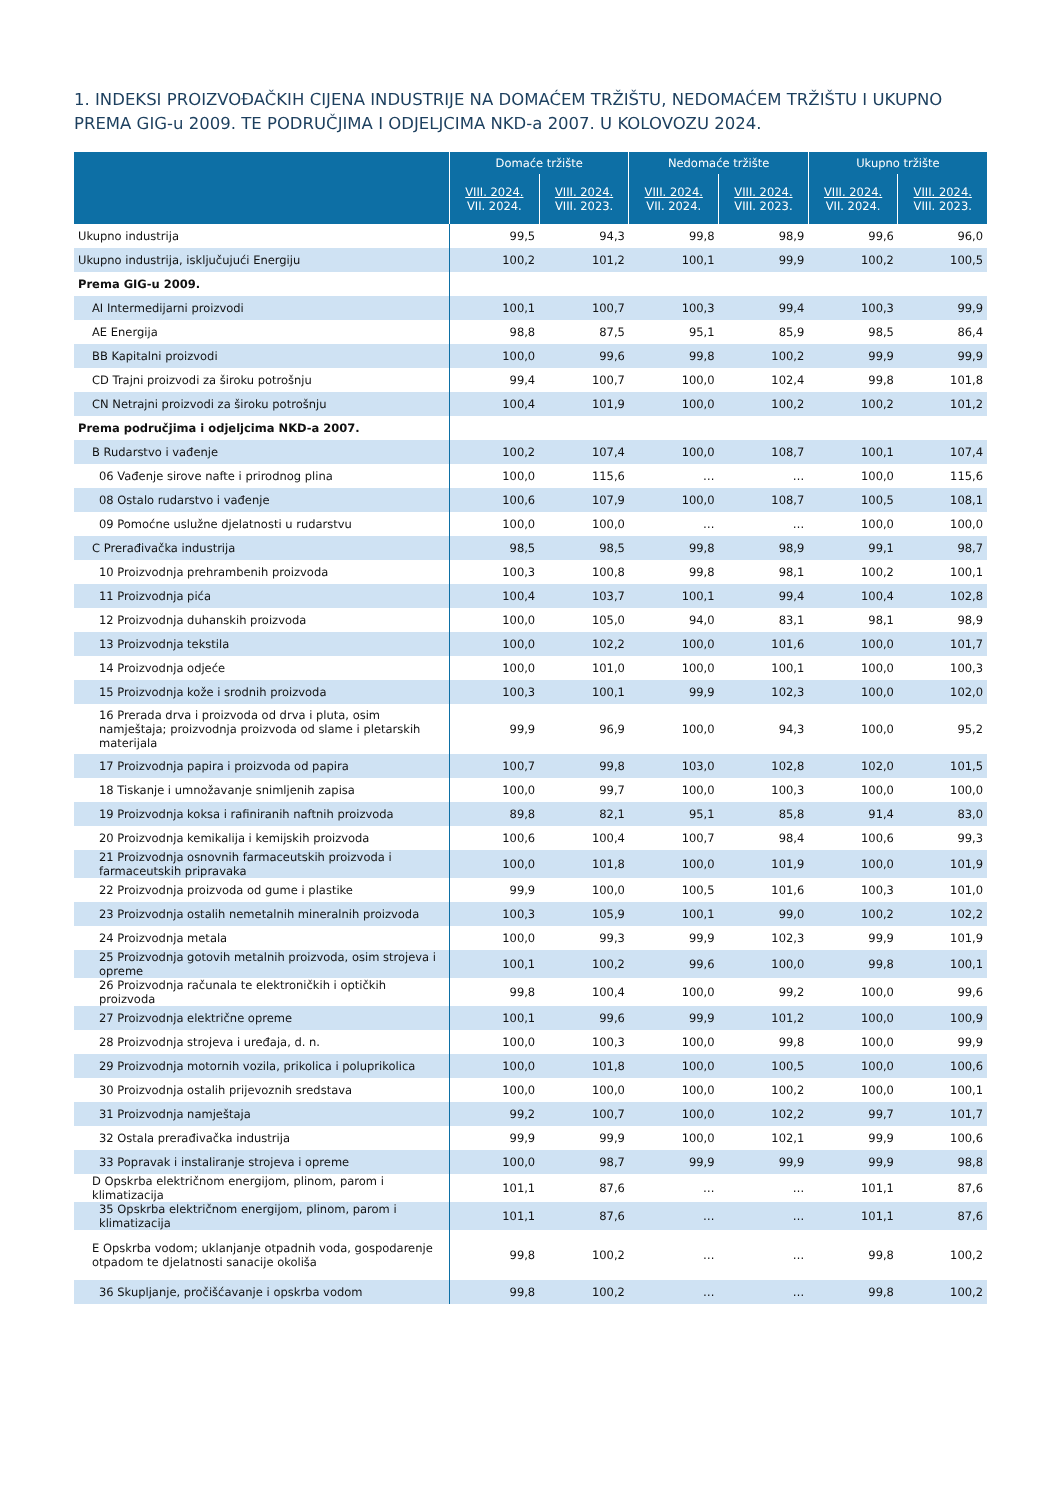1. INDEKSI PROIZVOĐAČKIH CIJENA INDUSTRIJE NA DOMAĆEM TRŽIŠTU, NEDOMAĆEM TRŽIŠTU I UKUPNO PREMA GIG-u 2009. TE PODRUČJIMA I ODJELJCIMA NKD-a 2007. U KOLOVOZU 2024.
| | Domaće tržište | | Nedomaće tržište | | Ukupno tržište | |
| --- | --- | --- | --- | --- | --- | --- |
| | VIII. 2024. VII. 2024. | VIII. 2024. VIII. 2023. | VIII. 2024. VII. 2024. | VIII. 2024. VIII. 2023. | VIII. 2024. VII. 2024. | VIII. 2024. VIII. 2023. |
| Ukupno industrija | 99,5 | 94,3 | 99,8 | 98,9 | 99,6 | 96,0 |
| Ukupno industrija, isključujući Energiju | 100,2 | 101,2 | 100,1 | 99,9 | 100,2 | 100,5 |
| Prema GIG-u 2009. | | | | | | |
| AI Intermedijarni proizvodi | 100,1 | 100,7 | 100,3 | 99,4 | 100,3 | 99,9 |
| AE Energija | 98,8 | 87,5 | 95,1 | 85,9 | 98,5 | 86,4 |
| BB Kapitalni proizvodi | 100,0 | 99,6 | 99,8 | 100,2 | 99,9 | 99,9 |
| CD Trajni proizvodi za široku potrošnju | 99,4 | 100,7 | 100,0 | 102,4 | 99,8 | 101,8 |
| CN Netrajni proizvodi za široku potrošnju | 100,4 | 101,9 | 100,0 | 100,2 | 100,2 | 101,2 |
| Prema područjima i odjeljcima NKD-a 2007. | | | | | | |
| B Rudarstvo i vađenje | 100,2 | 107,4 | 100,0 | 108,7 | 100,1 | 107,4 |
| 06 Vađenje sirove nafte i prirodnog plina | 100,0 | 115,6 | … | … | 100,0 | 115,6 |
| 08 Ostalo rudarstvo i vađenje | 100,6 | 107,9 | 100,0 | 108,7 | 100,5 | 108,1 |
| 09 Pomoćne uslužne djelatnosti u rudarstvu | 100,0 | 100,0 | … | … | 100,0 | 100,0 |
| C Prerađivačka industrija | 98,5 | 98,5 | 99,8 | 98,9 | 99,1 | 98,7 |
| 10 Proizvodnja prehrambenih proizvoda | 100,3 | 100,8 | 99,8 | 98,1 | 100,2 | 100,1 |
| 11 Proizvodnja pića | 100,4 | 103,7 | 100,1 | 99,4 | 100,4 | 102,8 |
| 12 Proizvodnja duhanskih proizvoda | 100,0 | 105,0 | 94,0 | 83,1 | 98,1 | 98,9 |
| 13 Proizvodnja tekstila | 100,0 | 102,2 | 100,0 | 101,6 | 100,0 | 101,7 |
| 14 Proizvodnja odjeće | 100,0 | 101,0 | 100,0 | 100,1 | 100,0 | 100,3 |
| 15 Proizvodnja kože i srodnih proizvoda | 100,3 | 100,1 | 99,9 | 102,3 | 100,0 | 102,0 |
| 16 Prerada drva i proizvoda od drva i pluta, osim namještaja; proizvodnja proizvoda od slame i pletarskih materijala | 99,9 | 96,9 | 100,0 | 94,3 | 100,0 | 95,2 |
| 17 Proizvodnja papira i proizvoda od papira | 100,7 | 99,8 | 103,0 | 102,8 | 102,0 | 101,5 |
| 18 Tiskanje i umnožavanje snimljenih zapisa | 100,0 | 99,7 | 100,0 | 100,3 | 100,0 | 100,0 |
| 19 Proizvodnja koksa i rafiniranih naftnih proizvoda | 89,8 | 82,1 | 95,1 | 85,8 | 91,4 | 83,0 |
| 20 Proizvodnja kemikalija i kemijskih proizvoda | 100,6 | 100,4 | 100,7 | 98,4 | 100,6 | 99,3 |
| 21 Proizvodnja osnovnih farmaceutskih proizvoda i farmaceutskih pripravaka | 100,0 | 101,8 | 100,0 | 101,9 | 100,0 | 101,9 |
| 22 Proizvodnja proizvoda od gume i plastike | 99,9 | 100,0 | 100,5 | 101,6 | 100,3 | 101,0 |
| 23 Proizvodnja ostalih nemetalnih mineralnih proizvoda | 100,3 | 105,9 | 100,1 | 99,0 | 100,2 | 102,2 |
| 24 Proizvodnja metala | 100,0 | 99,3 | 99,9 | 102,3 | 99,9 | 101,9 |
| 25 Proizvodnja gotovih metalnih proizvoda, osim strojeva i opreme | 100,1 | 100,2 | 99,6 | 100,0 | 99,8 | 100,1 |
| 26 Proizvodnja računala te elektroničkih i optičkih proizvoda | 99,8 | 100,4 | 100,0 | 99,2 | 100,0 | 99,6 |
| 27 Proizvodnja električne opreme | 100,1 | 99,6 | 99,9 | 101,2 | 100,0 | 100,9 |
| 28 Proizvodnja strojeva i uređaja, d. n. | 100,0 | 100,3 | 100,0 | 99,8 | 100,0 | 99,9 |
| 29 Proizvodnja motornih vozila, prikolica i poluprikolica | 100,0 | 101,8 | 100,0 | 100,5 | 100,0 | 100,6 |
| 30 Proizvodnja ostalih prijevoznih sredstava | 100,0 | 100,0 | 100,0 | 100,2 | 100,0 | 100,1 |
| 31 Proizvodnja namještaja | 99,2 | 100,7 | 100,0 | 102,2 | 99,7 | 101,7 |
| 32 Ostala prerađivačka industrija | 99,9 | 99,9 | 100,0 | 102,1 | 99,9 | 100,6 |
| 33 Popravak i instaliranje strojeva i opreme | 100,0 | 98,7 | 99,9 | 99,9 | 99,9 | 98,8 |
| D Opskrba električnom energijom, plinom, parom i klimatizacija | 101,1 | 87,6 | … | … | 101,1 | 87,6 |
| 35 Opskrba električnom energijom, plinom, parom i klimatizacija | 101,1 | 87,6 | … | … | 101,1 | 87,6 |
| E Opskrba vodom; uklanjanje otpadnih voda, gospodarenje otpadom te djelatnosti sanacije okoliša | 99,8 | 100,2 | … | … | 99,8 | 100,2 |
| 36 Skupljanje, pročišćavanje i opskrba vodom | 99,8 | 100,2 | … | … | 99,8 | 100,2 |